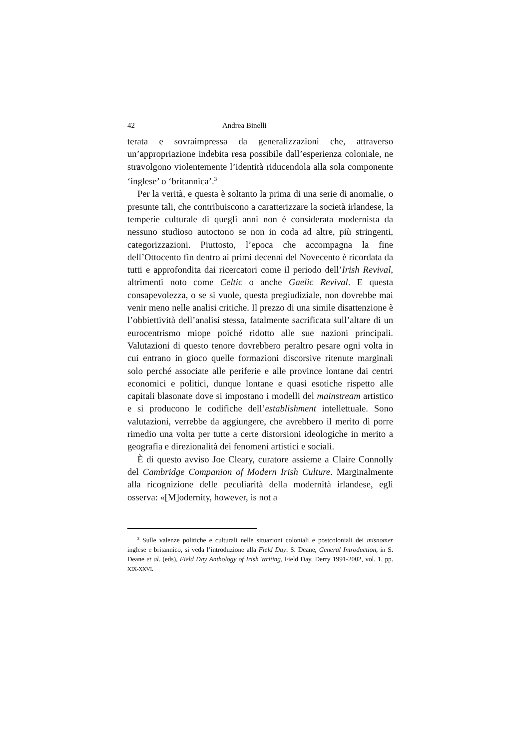42 Andrea Binelli
terata e sovraimpressa da generalizzazioni che, attraverso un’appropriazione indebita resa possibile dall’esperienza coloniale, ne stravolgono violentemente l’identità riducendola alla sola componente ‘inglese’ o ‘britannica’.<sup>3</sup>
Per la verità, e questa è soltanto la prima di una serie di anomalie, o presunte tali, che contribuiscono a caratterizzare la società irlandese, la temperie culturale di quegli anni non è considerata modernista da nessuno studioso autoctono se non in coda ad altre, più stringenti, categorizzazioni. Piuttosto, l’epoca che accompagna la fine dell’Ottocento fin dentro ai primi decenni del Novecento è ricordata da tutti e approfondita dai ricercatori come il periodo dell’Irish Revival, altrimenti noto come Celtic o anche Gaelic Revival. E questa consapevolezza, o se si vuole, questa pregiudiziale, non dovrebbe mai venir meno nelle analisi critiche. Il prezzo di una simile disattenzione è l’obbiettività dell’analisi stessa, fatalmente sacrificata sull’altare di un eurocentrismo miope poiché ridotto alle sue nazioni principali. Valutazioni di questo tenore dovrebbero peraltro pesare ogni volta in cui entrano in gioco quelle formazioni discorsive ritenute marginali solo perché associate alle periferie e alle province lontane dai centri economici e politici, dunque lontane e quasi esotiche rispetto alle capitali blasonate dove si impostano i modelli del mainstream artistico e si producono le codifiche dell’establishment intellettuale. Sono valutazioni, verrebbe da aggiungere, che avrebbero il merito di porre rimedio una volta per tutte a certe distorsioni ideologiche in merito a geografia e direzionalità dei fenomeni artistici e sociali.
È di questo avviso Joe Cleary, curatore assieme a Claire Connolly del Cambridge Companion of Modern Irish Culture. Marginalmente alla ricognizione delle peculiarità della modernità irlandese, egli osserva: «[M]odernity, however, is not a
<sup>3</sup> Sulle valenze politiche e culturali nelle situazioni coloniali e postcoloniali dei misnomer inglese e britannico, si veda l’introduzione alla Field Day: S. Deane, General Introduction, in S. Deane et al. (eds), Field Day Anthology of Irish Writing, Field Day, Derry 1991-2002, vol. 1, pp. XIX-XXVI.